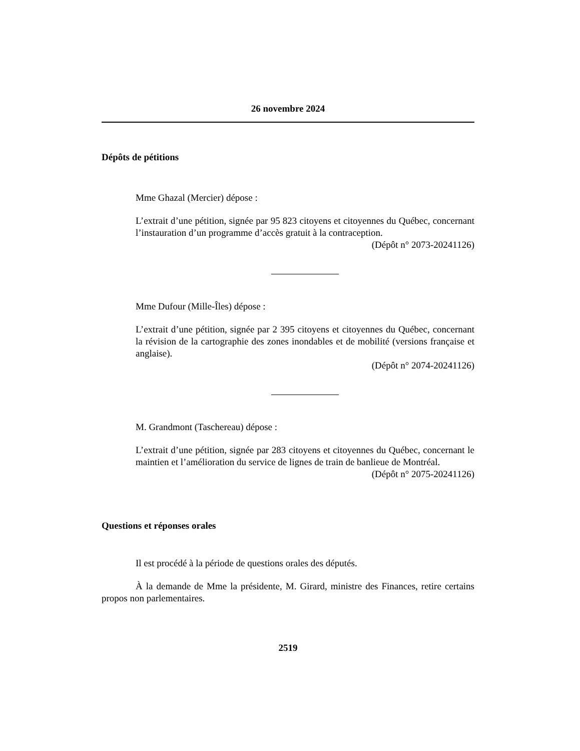26 novembre 2024
Dépôts de pétitions
Mme Ghazal (Mercier) dépose :
L’extrait d’une pétition, signée par 95 823 citoyens et citoyennes du Québec, concernant l’instauration d’un programme d’accès gratuit à la contraception.
(Dépôt n° 2073-20241126)
Mme Dufour (Mille-Îles) dépose :
L’extrait d’une pétition, signée par 2 395 citoyens et citoyennes du Québec, concernant la révision de la cartographie des zones inondables et de mobilité (versions française et anglaise).
(Dépôt n° 2074-20241126)
M. Grandmont (Taschereau) dépose :
L’extrait d’une pétition, signée par 283 citoyens et citoyennes du Québec, concernant le maintien et l’amélioration du service de lignes de train de banlieue de Montréal.
(Dépôt n° 2075-20241126)
Questions et réponses orales
Il est procédé à la période de questions orales des députés.
À la demande de Mme la présidente, M. Girard, ministre des Finances, retire certains propos non parlementaires.
2519